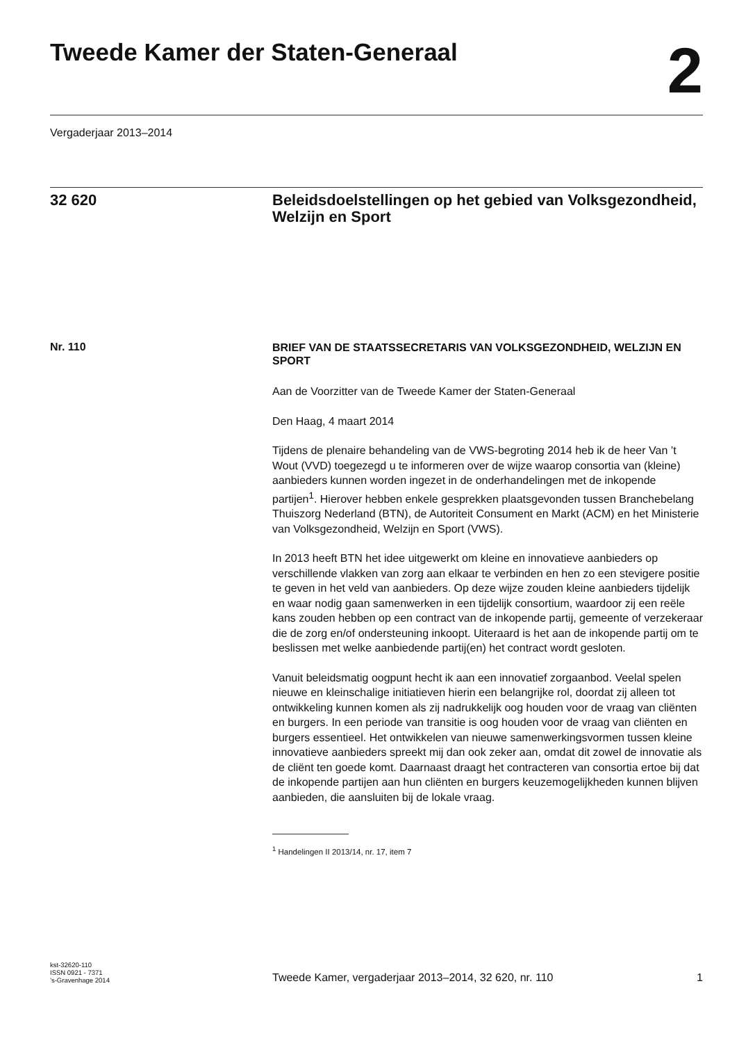Tweede Kamer der Staten-Generaal
2
Vergaderjaar 2013–2014
32 620 Beleidsdoelstellingen op het gebied van Volksgezondheid, Welzijn en Sport
Nr. 110
BRIEF VAN DE STAATSSECRETARIS VAN VOLKSGEZONDHEID, WELZIJN EN SPORT
Aan de Voorzitter van de Tweede Kamer der Staten-Generaal
Den Haag, 4 maart 2014
Tijdens de plenaire behandeling van de VWS-begroting 2014 heb ik de heer Van ’t Wout (VVD) toegezegd u te informeren over de wijze waarop consortia van (kleine) aanbieders kunnen worden ingezet in de onderhandelingen met de inkopende partijen<sup>1</sup>. Hierover hebben enkele gesprekken plaatsgevonden tussen Branchebelang Thuiszorg Nederland (BTN), de Autoriteit Consument en Markt (ACM) en het Ministerie van Volksgezondheid, Welzijn en Sport (VWS).
In 2013 heeft BTN het idee uitgewerkt om kleine en innovatieve aanbieders op verschillende vlakken van zorg aan elkaar te verbinden en hen zo een stevigere positie te geven in het veld van aanbieders. Op deze wijze zouden kleine aanbieders tijdelijk en waar nodig gaan samenwerken in een tijdelijk consortium, waardoor zij een reële kans zouden hebben op een contract van de inkopende partij, gemeente of verzekeraar die de zorg en/of ondersteuning inkoopt. Uiteraard is het aan de inkopende partij om te beslissen met welke aanbiedende partij(en) het contract wordt gesloten.
Vanuit beleidsmatig oogpunt hecht ik aan een innovatief zorgaanbod. Veelal spelen nieuwe en kleinschalige initiatieven hierin een belangrijke rol, doordat zij alleen tot ontwikkeling kunnen komen als zij nadrukkelijk oog houden voor de vraag van cliënten en burgers. In een periode van transitie is oog houden voor de vraag van cliënten en burgers essentieel. Het ontwikkelen van nieuwe samenwerkingsvormen tussen kleine innovatieve aanbieders spreekt mij dan ook zeker aan, omdat dit zowel de innovatie als de cliënt ten goede komt. Daarnaast draagt het contracteren van consortia ertoe bij dat de inkopende partijen aan hun cliënten en burgers keuzemogelijkheden kunnen blijven aanbieden, die aansluiten bij de lokale vraag.
<sup>1</sup> Handelingen II 2013/14, nr. 17, item 7
kst-32620-110
ISSN 0921 - 7371
’s-Gravenhage 2014
Tweede Kamer, vergaderjaar 2013–2014, 32 620, nr. 110
1